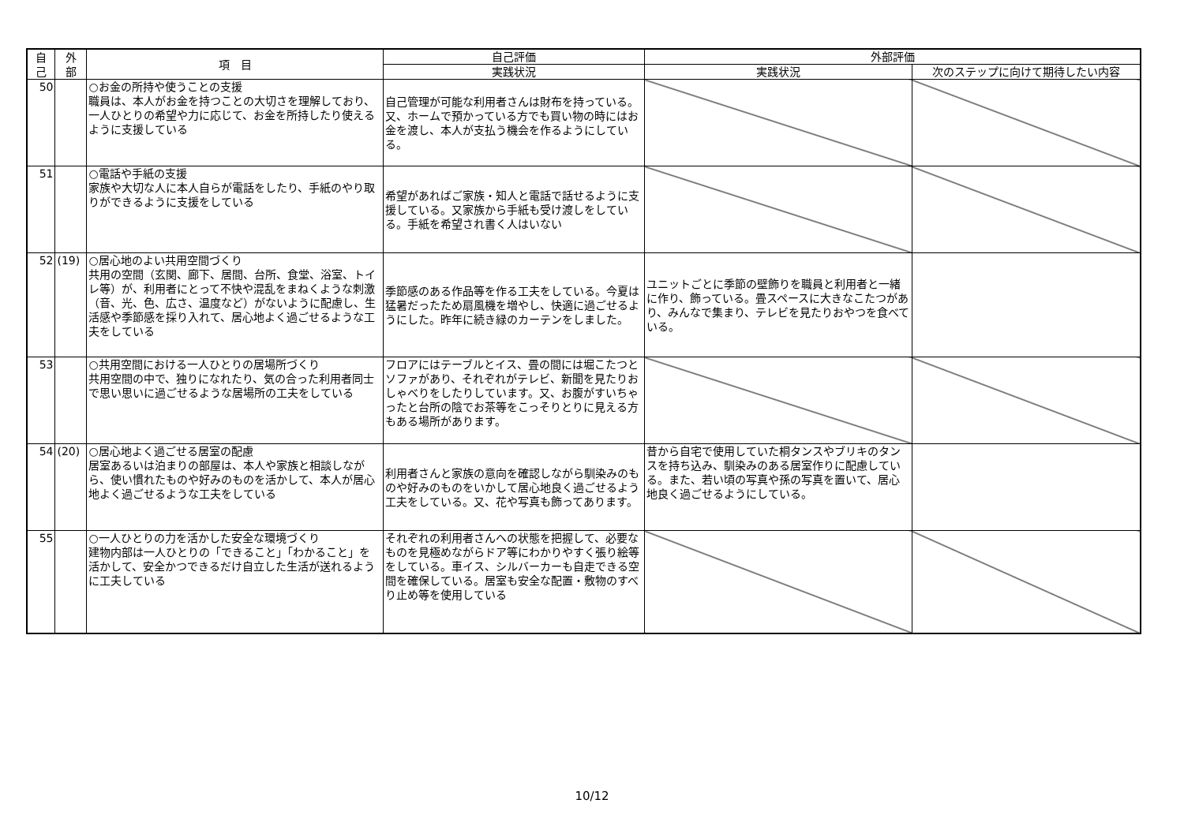| 自 己 | 外 部 | 項 目 | 自己評価 | 外部評価 | |
| --- | --- | --- | --- | --- | --- |
| | | | 実践状況 | 実践状況 | 次のステップに向けて期待したい内容 |
| 50 | | ○お金の所持や使うことの支援 職員は、本人がお金を持つことの大切さを理解しており、一人ひとりの希望や力に応じて、お金を所持したり使えるように支援している | 自己管理が可能な利用者さんは財布を持っている。又、ホームで預かっている方でも買い物の時にはお金を渡し、本人が支払う機会を作るようにしている。 | | |
| 51 | | ○電話や手紙の支援 家族や大切な人に本人自らが電話をしたり、手紙のやり取りができるように支援をしている | 希望があればご家族・知人と電話で話せるように支援している。又家族から手紙も受け渡しをしている。手紙を希望され書く人はいない | | |
| 52 | (19) | ○居心地のよい共用空間づくり 共用の空間（玄関、廊下、居間、台所、食堂、浴室、トイレ等）が、利用者にとって不快や混乱をまねくような刺激（音、光、色、広さ、温度など）がないように配慮し、生活感や季節感を採り入れて、居心地よく過ごせるような工夫をしている | 季節感のある作品等を作る工夫をしている。今夏は猛暑だったため扇風機を増やし、快適に過ごせるようにした。昨年に続き緑のカーテンをしました。 | ユニットごとに季節の壁飾りを職員と利用者と一緒に作り、飾っている。畳スペースに大きなこたつがあり、みんなで集まり、テレビを見たりおやつを食べている。 | |
| 53 | | ○共用空間における一人ひとりの居場所づくり 共用空間の中で、独りになれたり、気の合った利用者同士で思い思いに過ごせるような居場所の工夫をしている | フロアにはテーブルとイス、畳の間には堀こたつとソファがあり、それぞれがテレビ、新聞を見たりおしゃべりをしたりしています。又、お腹がすいちゃったと台所の陰でお茶等をこっそりとりに見える方もある場所があります。 | | |
| 54 | (20) | ○居心地よく過ごせる居室の配慮 居室あるいは泊まりの部屋は、本人や家族と相談しながら、使い慣れたものや好みのものを活かして、本人が居心地よく過ごせるような工夫をしている | 利用者さんと家族の意向を確認しながら馴染みのものや好みのものをいかして居心地良く過ごせるよう工夫をしている。又、花や写真も飾ってあります。 | 昔から自宅で使用していた桐タンスやブリキのタンスを持ち込み、馴染みのある居室作りに配慮している。また、若い頃の写真や孫の写真を置いて、居心地良く過ごせるようにしている。 | |
| 55 | | ○一人ひとりの力を活かした安全な環境づくり 建物内部は一人ひとりの「できること」「わかること」を活かして、安全かつできるだけ自立した生活が送れるように工夫している | それぞれの利用者さんへの状態を把握して、必要なものを見極めながらドア等にわかりやすく張り絵等をしている。車イス、シルバーカーも自走できる空間を確保している。居室も安全な配置・敷物のすべり止め等を使用している | | |
10/12